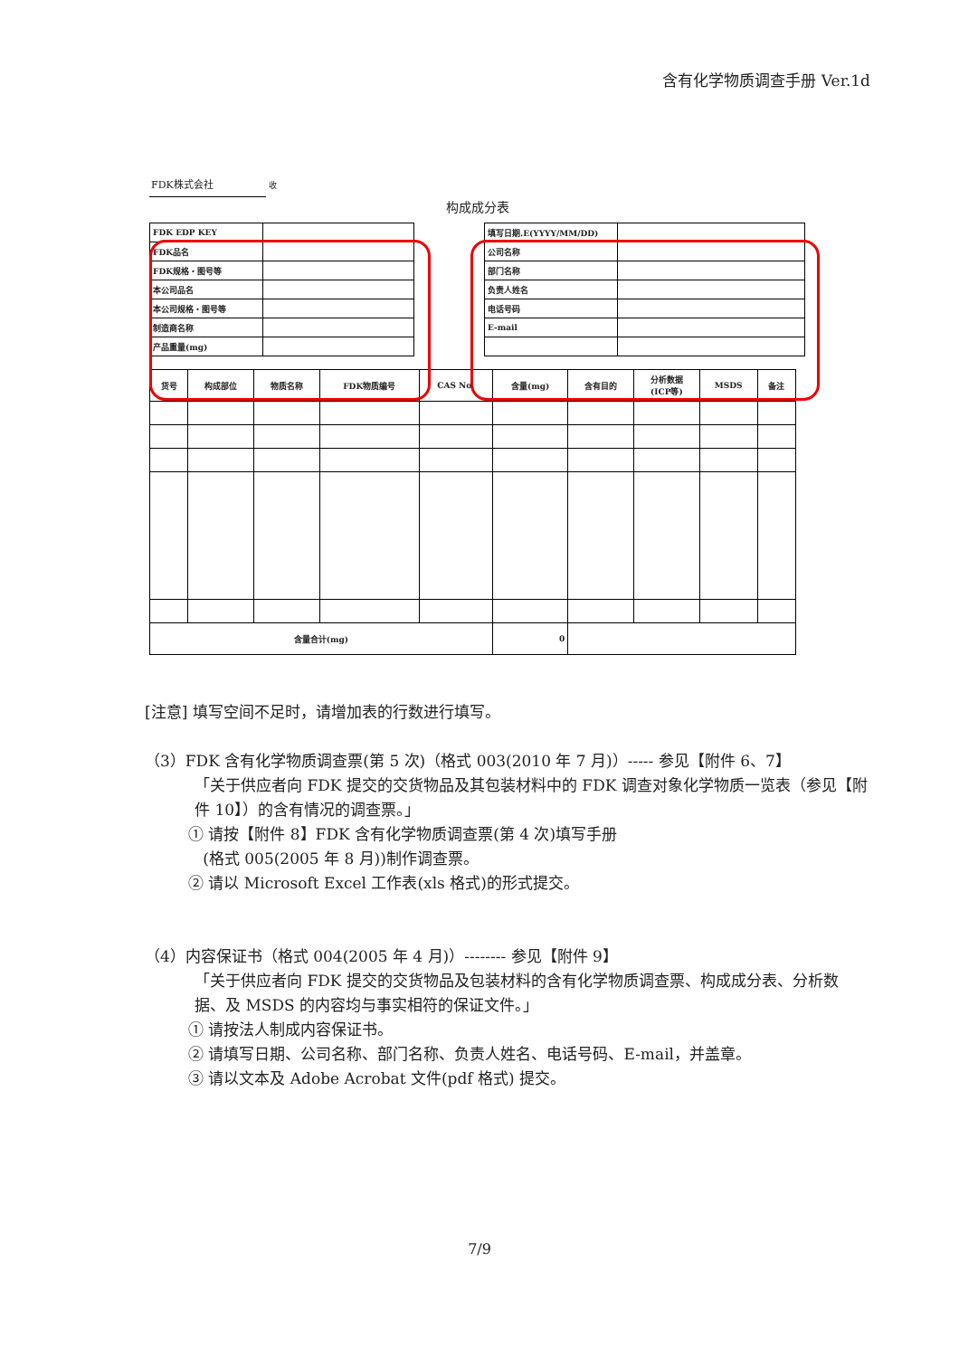含有化学物质调查手册 Ver.1d
FDK株式会社 收
构成成分表
| FDK EDP KEY | |
| FDK品名 | |
| FDK规格・图号等 | |
| 本公司品名 | |
| 本公司规格・图号等 | |
| 制造商名称 | |
| 产品重量(mg) | |
| 填写日期.E(YYYY/MM/DD) | |
| 公司名称 | |
| 部门名称 | |
| 负责人姓名 | |
| 电话号码 | |
| E-mail | |
| 货号 | 构成部位 | 物质名称 | FDK物质编号 | CAS No. | 含量(mg) | 含有目的 | 分析数据 (ICP等) | MSDS | 备注 |
| --- | --- | --- | --- | --- | --- | --- | --- | --- | --- |
| 含量合计(mg) | | | | | 0 | | | | |
[注意] 填写空间不足时，请增加表的行数进行填写。
（3）FDK 含有化学物质调查票(第 5 次)（格式 003(2010 年 7 月)）----- 参见【附件 6、7】
「关于供应者向 FDK 提交的交货物品及其包装材料中的 FDK 调查对象化学物质一览表（参见【附件 10】）的含有情况的调查票。」
① 请按【附件 8】FDK 含有化学物质调查票(第 4 次)填写手册
(格式 005(2005 年 8 月))制作调查票。
② 请以 Microsoft Excel 工作表(xls 格式)的形式提交。
（4）内容保证书（格式 004(2005 年 4 月)）-------- 参见【附件 9】
「关于供应者向 FDK 提交的交货物品及包装材料的含有化学物质调查票、构成成分表、分析数据、及 MSDS 的内容均与事实相符的保证文件。」
① 请按法人制成内容保证书。
② 请填写日期、公司名称、部门名称、负责人姓名、电话号码、E-mail，并盖章。
③ 请以文本及 Adobe Acrobat 文件(pdf 格式) 提交。
7/9